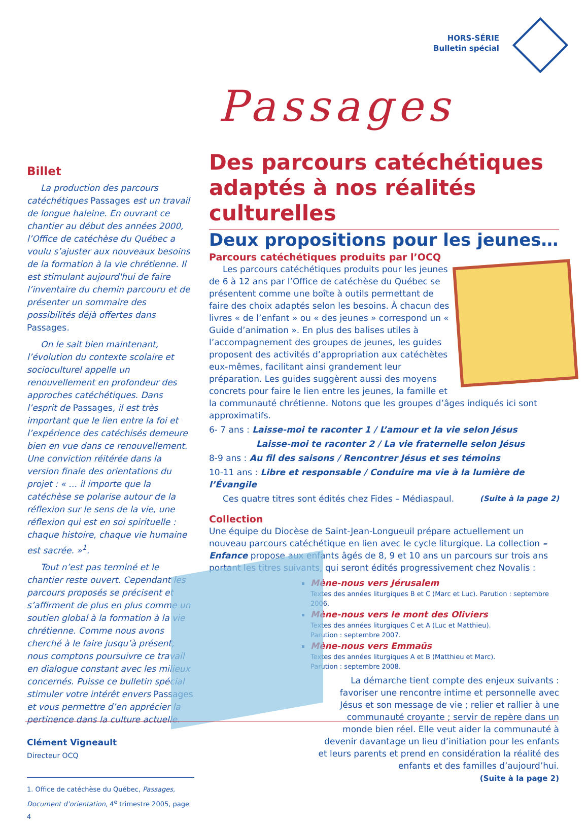HORS-SÉRIE
Bulletin spécial
Passages
Billet
La production des parcours catéchétiques Passages est un travail de longue haleine. En ouvrant ce chantier au début des années 2000, l’Office de catéchèse du Québec a voulu s’ajuster aux nouveaux besoins de la formation à la vie chrétienne. Il est stimulant aujourd'hui de faire l’inventaire du chemin parcouru et de présenter un sommaire des possibilités déjà offertes dans Passages.
On le sait bien maintenant, l’évolution du contexte scolaire et socioculturel appelle un renouvellement en profondeur des approches catéchétiques. Dans l’esprit de Passages, il est très important que le lien entre la foi et l’expérience des catéchisés demeure bien en vue dans ce renouvellement. Une conviction réitérée dans la version finale des orientations du projet : « … il importe que la catéchèse se polarise autour de la réflexion sur le sens de la vie, une réflexion qui est en soi spirituelle : chaque histoire, chaque vie humaine est sacrée. »<sup>1</sup>.
Tout n’est pas terminé et le chantier reste ouvert. Cependant les parcours proposés se précisent et s’affirment de plus en plus comme un soutien global à la formation à la vie chrétienne. Comme nous avons cherché à le faire jusqu’à présent, nous comptons poursuivre ce travail en dialogue constant avec les milieux concernés. Puisse ce bulletin spécial stimuler votre intérêt envers Passages et vous permettre d’en apprécier la pertinence dans la culture actuelle.
Clément Vigneault
Directeur OCQ
1. Office de catéchèse du Québec, Passages, Document d’orientation, 4<sup>e</sup> trimestre 2005, page 4
Des parcours catéchétiques adaptés à nos réalités culturelles
Deux propositions pour les jeunes…
Parcours catéchétiques produits par l’OCQ
Les parcours catéchétiques produits pour les jeunes de 6 à 12 ans par l’Office de catéchèse du Québec se présentent comme une boîte à outils permettant de faire des choix adaptés selon les besoins. À chacun des livres « de l’enfant » ou « des jeunes » correspond un « Guide d’animation ». En plus des balises utiles à l’accompagnement des groupes de jeunes, les guides proposent des activités d’appropriation aux catéchètes eux-mêmes, facilitant ainsi grandement leur préparation. Les guides suggèrent aussi des moyens concrets pour faire le lien entre les jeunes, la famille et la communauté chrétienne. Notons que les groupes d’âges indiqués ici sont approximatifs.
6- 7 ans : Laisse-moi te raconter 1 / L’amour et la vie selon Jésus
Laisse-moi te raconter 2 / La vie fraternelle selon Jésus
8-9 ans : Au fil des saisons / Rencontrer Jésus et ses témoins
10-11 ans : Libre et responsable / Conduire ma vie à la lumière de l’Évangile
Ces quatre titres sont édités chez Fides – Médiaspaul. (Suite à la page 2)
Collection
Une équipe du Diocèse de Saint-Jean-Longueuil prépare actuellement un nouveau parcours catéchétique en lien avec le cycle liturgique. La collection – Enfance propose aux enfants âgés de 8, 9 et 10 ans un parcours sur trois ans portant les titres suivants, qui seront édités progressivement chez Novalis :
Mène-nous vers Jérusalem
Textes des années liturgiques B et C (Marc et Luc). Parution : septembre 2006.
Mène-nous vers le mont des Oliviers
Textes des années liturgiques C et A (Luc et Matthieu).
Parution : septembre 2007.
Mène-nous vers Emmaüs
Textes des années liturgiques A et B (Matthieu et Marc).
Parution : septembre 2008.
La démarche tient compte des enjeux suivants : favoriser une rencontre intime et personnelle avec Jésus et son message de vie ; relier et rallier à une communauté croyante ; servir de repère dans un monde bien réel. Elle veut aider la communauté à devenir davantage un lieu d’initiation pour les enfants et leurs parents et prend en considération la réalité des enfants et des familles d’aujourd’hui.
(Suite à la page 2)